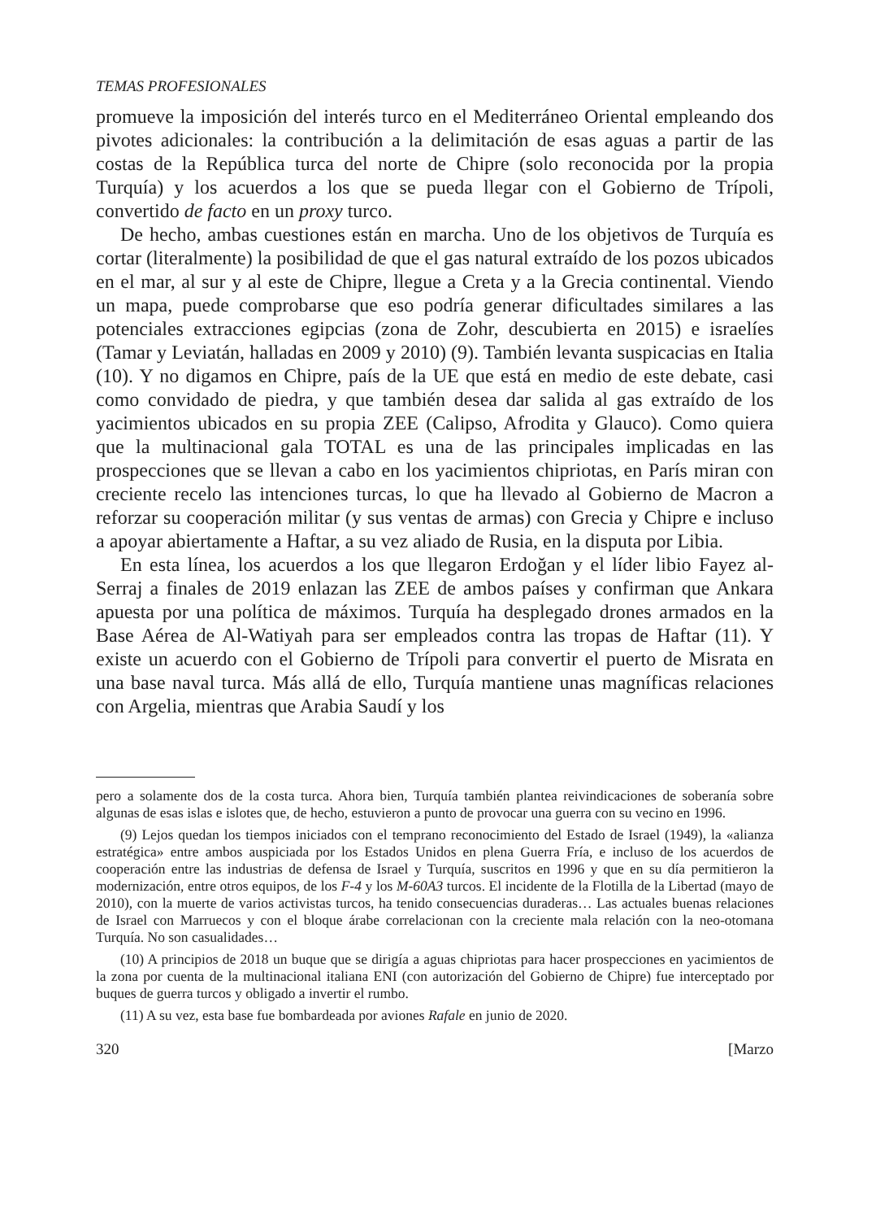TEMAS PROFESIONALES
promueve la imposición del interés turco en el Mediterráneo Oriental empleando dos pivotes adicionales: la contribución a la delimitación de esas aguas a partir de las costas de la República turca del norte de Chipre (solo reconocida por la propia Turquía) y los acuerdos a los que se pueda llegar con el Gobierno de Trípoli, convertido de facto en un proxy turco.
De hecho, ambas cuestiones están en marcha. Uno de los objetivos de Turquía es cortar (literalmente) la posibilidad de que el gas natural extraído de los pozos ubicados en el mar, al sur y al este de Chipre, llegue a Creta y a la Grecia continental. Viendo un mapa, puede comprobarse que eso podría generar dificultades similares a las potenciales extracciones egipcias (zona de Zohr, descubierta en 2015) e israelíes (Tamar y Leviatán, halladas en 2009 y 2010) (9). También levanta suspicacias en Italia (10). Y no digamos en Chipre, país de la UE que está en medio de este debate, casi como convidado de piedra, y que también desea dar salida al gas extraído de los yacimientos ubicados en su propia ZEE (Calipso, Afrodita y Glauco). Como quiera que la multinacional gala TOTAL es una de las principales implicadas en las prospecciones que se llevan a cabo en los yacimientos chipriotas, en París miran con creciente recelo las intenciones turcas, lo que ha llevado al Gobierno de Macron a reforzar su cooperación militar (y sus ventas de armas) con Grecia y Chipre e incluso a apoyar abiertamente a Haftar, a su vez aliado de Rusia, en la disputa por Libia.
En esta línea, los acuerdos a los que llegaron Erdoğan y el líder libio Fayez al-Serraj a finales de 2019 enlazan las ZEE de ambos países y confirman que Ankara apuesta por una política de máximos. Turquía ha desplegado drones armados en la Base Aérea de Al-Watiyah para ser empleados contra las tropas de Haftar (11). Y existe un acuerdo con el Gobierno de Trípoli para convertir el puerto de Misrata en una base naval turca. Más allá de ello, Turquía mantiene unas magníficas relaciones con Argelia, mientras que Arabia Saudí y los
pero a solamente dos de la costa turca. Ahora bien, Turquía también plantea reivindicaciones de soberanía sobre algunas de esas islas e islotes que, de hecho, estuvieron a punto de provocar una guerra con su vecino en 1996.
(9) Lejos quedan los tiempos iniciados con el temprano reconocimiento del Estado de Israel (1949), la «alianza estratégica» entre ambos auspiciada por los Estados Unidos en plena Guerra Fría, e incluso de los acuerdos de cooperación entre las industrias de defensa de Israel y Turquía, suscritos en 1996 y que en su día permitieron la modernización, entre otros equipos, de los F-4 y los M-60A3 turcos. El incidente de la Flotilla de la Libertad (mayo de 2010), con la muerte de varios activistas turcos, ha tenido consecuencias duraderas… Las actuales buenas relaciones de Israel con Marruecos y con el bloque árabe correlacionan con la creciente mala relación con la neo-otomana Turquía. No son casualidades…
(10) A principios de 2018 un buque que se dirigía a aguas chipriotas para hacer prospecciones en yacimientos de la zona por cuenta de la multinacional italiana ENI (con autorización del Gobierno de Chipre) fue interceptado por buques de guerra turcos y obligado a invertir el rumbo.
(11) A su vez, esta base fue bombardeada por aviones Rafale en junio de 2020.
320 [Marzo